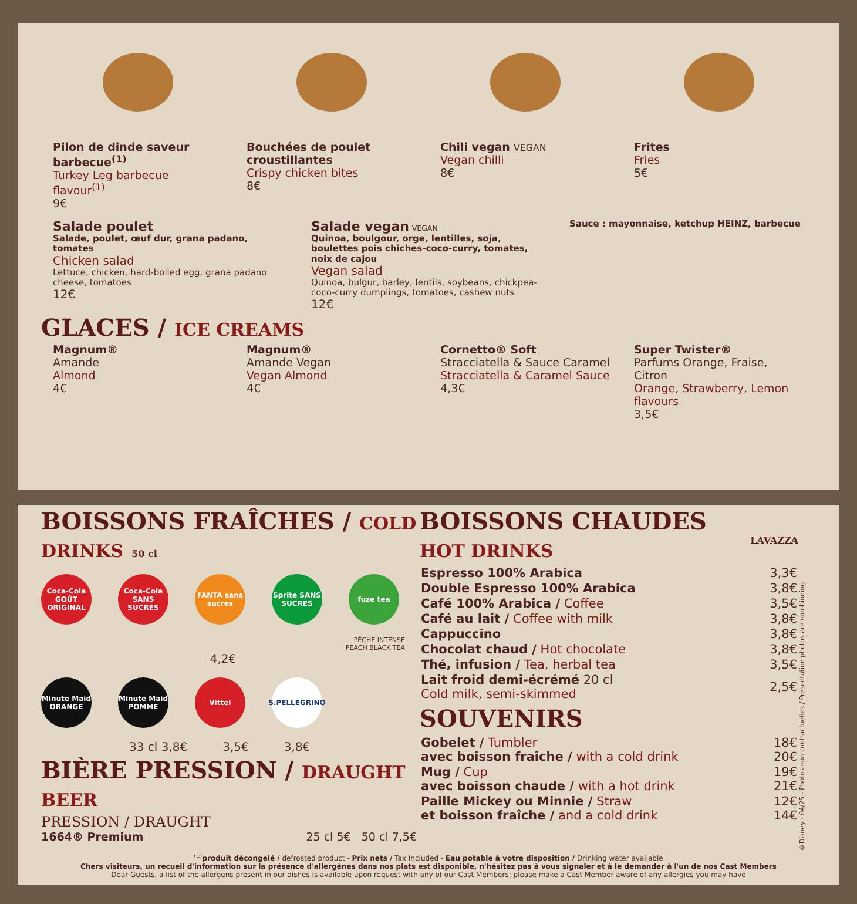Pilon de dinde saveur barbecue<sup>(1)</sup>
Turkey Leg barbecue flavour<sup>(1)</sup>
9€
Bouchées de poulet croustillantes
Crispy chicken bites
8€
Chili vegan VEGAN
Vegan chilli
8€
Frites
Fries
5€
Salade poulet
Salade, poulet, œuf dur, grana padano, tomates
Chicken salad
Lettuce, chicken, hard-boiled egg, grana padano cheese, tomatoes
12€
Salade vegan VEGAN
Quinoa, boulgour, orge, lentilles, soja, boulettes pois chiches-coco-curry, tomates, noix de cajou
Vegan salad
Quinoa, bulgur, barley, lentils, soybeans, chickpea-coco-curry dumplings, tomatoes, cashew nuts
12€
Sauce : mayonnaise, ketchup HEINZ, barbecue
GLACES / ICE CREAMS
Magnum®
Amande
Almond
4€
Magnum®
Amande Vegan
Vegan Almond
4€
Cornetto® Soft
Stracciatella & Sauce Caramel
Stracciatella & Caramel Sauce
4,3€
Super Twister®
Parfums Orange, Fraise, Citron
Orange, Strawberry, Lemon flavours
3,5€
BOISSONS FRAÎCHES / COLD DRINKS 50 cl
Coca-Cola GOÛT ORIGINAL
Coca-Cola SANS SUCRES
FANTA sans sucres
Sprite SANS SUCRES
fuze tea
PÊCHE INTENSE
PEACH BLACK TEA
4,2€
Minute Maid ORANGE
Minute Maid POMME
Vittel S.PELLEGRINO
33 cl 3,8€ 3,5€ 3,8€
BIÈRE PRESSION / DRAUGHT BEER
PRESSION / DRAUGHT
1664® Premium 25 cl 5€ 50 cl 7,5€
BOISSONS CHAUDES
HOT DRINKS LAVAZZA
| Espresso 100% Arabica | 3,3€ |
| Double Espresso 100% Arabica | 3,8€ |
| Café 100% Arabica / Coffee | 3,5€ |
| Café au lait / Coffee with milk | 3,8€ |
| Cappuccino | 3,8€ |
| Chocolat chaud / Hot chocolate | 3,8€ |
| Thé, infusion / Tea, herbal tea | 3,5€ |
| Lait froid demi-écrémé 20 cl Cold milk, semi-skimmed | 2,5€ |
SOUVENIRS
| Gobelet / Tumbler avec boisson fraîche / with a cold drink | 18€ 20€ |
| Mug / Cup avec boisson chaude / with a hot drink | 19€ 21€ |
| Paille Mickey ou Minnie / Straw et boisson fraîche / and a cold drink | 12€ 14€ |
©Disney - 04/25 - Photos non contractuelles / Presentation photos are non-binding
<sup>(1)</sup> produit décongelé / defrosted product - Prix nets / Tax Included - Eau potable à votre disposition / Drinking water available
Chers visiteurs, un recueil d'information sur la présence d'allergènes dans nos plats est disponible, n'hésitez pas à vous signaler et à le demander à l'un de nos Cast Members
Dear Guests, a list of the allergens present in our dishes is available upon request with any of our Cast Members; please make a Cast Member aware of any allergies you may have